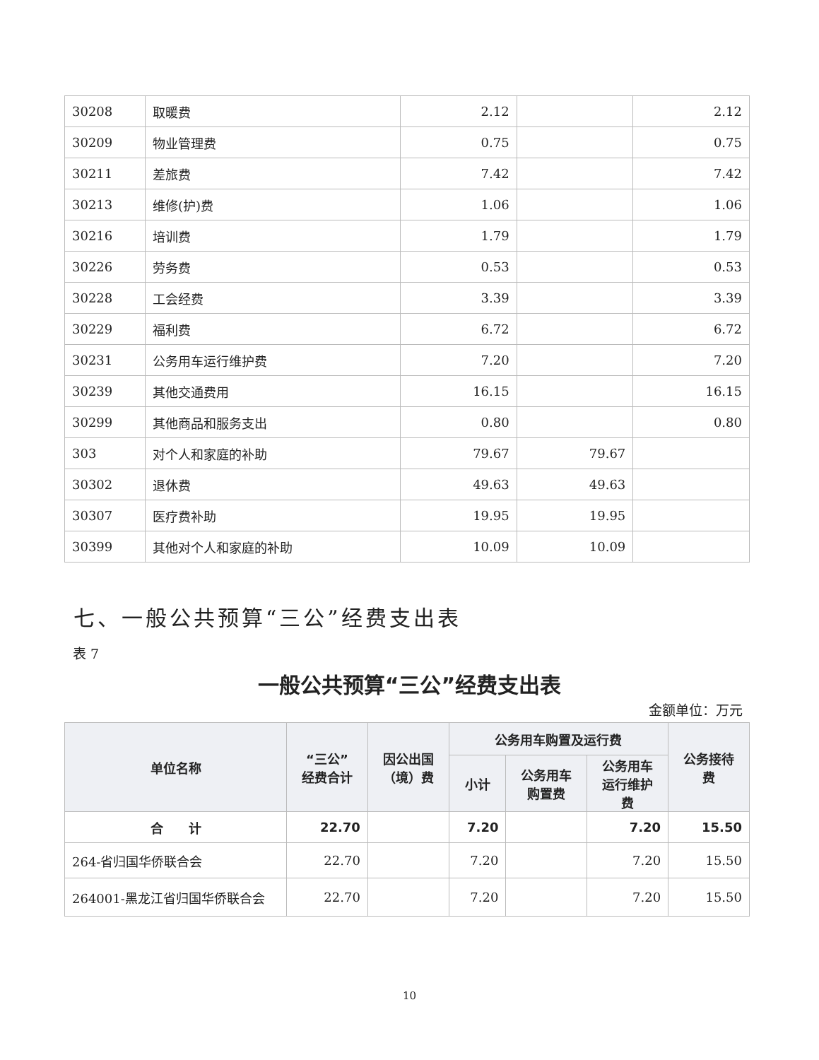| 30208 | 取暖费 | 2.12 | | 2.12 |
| 30209 | 物业管理费 | 0.75 | | 0.75 |
| 30211 | 差旅费 | 7.42 | | 7.42 |
| 30213 | 维修(护)费 | 1.06 | | 1.06 |
| 30216 | 培训费 | 1.79 | | 1.79 |
| 30226 | 劳务费 | 0.53 | | 0.53 |
| 30228 | 工会经费 | 3.39 | | 3.39 |
| 30229 | 福利费 | 6.72 | | 6.72 |
| 30231 | 公务用车运行维护费 | 7.20 | | 7.20 |
| 30239 | 其他交通费用 | 16.15 | | 16.15 |
| 30299 | 其他商品和服务支出 | 0.80 | | 0.80 |
| 303 | 对个人和家庭的补助 | 79.67 | 79.67 | |
| 30302 | 退休费 | 49.63 | 49.63 | |
| 30307 | 医疗费补助 | 19.95 | 19.95 | |
| 30399 | 其他对个人和家庭的补助 | 10.09 | 10.09 | |
七、一般公共预算“三公”经费支出表
表 7
一般公共预算“三公”经费支出表
金额单位：万元
| 单位名称 | “三公” 经费合计 | 因公出国 （境）费 | 公务用车购置及运行费 | | | 公务接待 费 |
| --- | --- | --- | --- | --- | --- | --- |
| | | | 小计 | 公务用车 购置费 | 公务用车 运行维护 费 | |
| 合 计 | 22.70 | | 7.20 | | 7.20 | 15.50 |
| 264-省归国华侨联合会 | 22.70 | | 7.20 | | 7.20 | 15.50 |
| 264001-黑龙江省归国华侨联合会 | 22.70 | | 7.20 | | 7.20 | 15.50 |
10